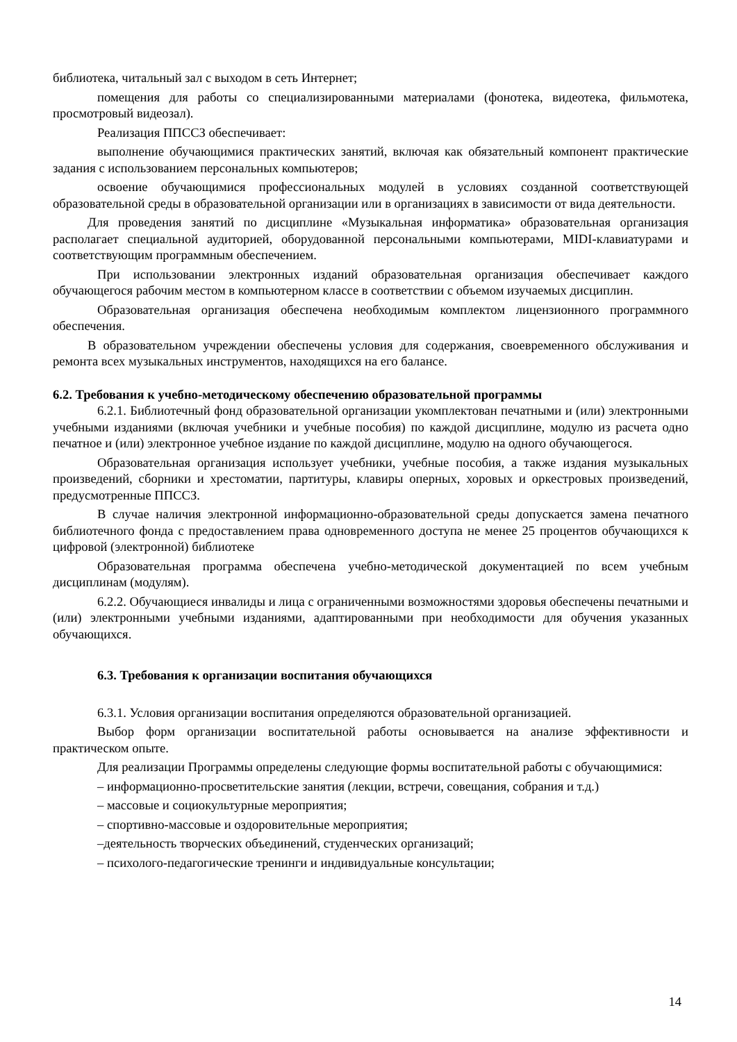библиотека, читальный зал с выходом в сеть Интернет;
помещения для работы со специализированными материалами (фонотека, видеотека, фильмотека, просмотровый видеозал).
Реализация ППССЗ обеспечивает:
выполнение обучающимися практических занятий, включая как обязательный компонент практические задания с использованием персональных компьютеров;
освоение обучающимися профессиональных модулей в условиях созданной соответствующей образовательной среды в образовательной организации или в организациях в зависимости от вида деятельности.
Для проведения занятий по дисциплине «Музыкальная информатика» образовательная организация располагает специальной аудиторией, оборудованной персональными компьютерами, MIDI-клавиатурами и соответствующим программным обеспечением.
При использовании электронных изданий образовательная организация обеспечивает каждого обучающегося рабочим местом в компьютерном классе в соответствии с объемом изучаемых дисциплин.
Образовательная организация обеспечена необходимым комплектом лицензионного программного обеспечения.
В образовательном учреждении обеспечены условия для содержания, своевременного обслуживания и ремонта всех музыкальных инструментов, находящихся на его балансе.
6.2. Требования к учебно-методическому обеспечению образовательной программы
6.2.1. Библиотечный фонд образовательной организации укомплектован печатными и (или) электронными учебными изданиями (включая учебники и учебные пособия) по каждой дисциплине, модулю из расчета одно печатное и (или) электронное учебное издание по каждой дисциплине, модулю на одного обучающегося.
Образовательная организация использует учебники, учебные пособия, а также издания музыкальных произведений, сборники и хрестоматии, партитуры, клавиры оперных, хоровых и оркестровых произведений, предусмотренные ППССЗ.
В случае наличия электронной информационно-образовательной среды допускается замена печатного библиотечного фонда с предоставлением права одновременного доступа не менее 25 процентов обучающихся к цифровой (электронной) библиотеке
Образовательная программа обеспечена учебно-методической документацией по всем учебным дисциплинам (модулям).
6.2.2. Обучающиеся инвалиды и лица с ограниченными возможностями здоровья обеспечены печатными и (или) электронными учебными изданиями, адаптированными при необходимости для обучения указанных обучающихся.
6.3. Требования к организации воспитания обучающихся
6.3.1. Условия организации воспитания определяются образовательной организацией.
Выбор форм организации воспитательной работы основывается на анализе эффективности и практическом опыте.
Для реализации Программы определены следующие формы воспитательной работы с обучающимися:
– информационно-просветительские занятия (лекции, встречи, совещания, собрания и т.д.)
– массовые и социокультурные мероприятия;
– спортивно-массовые и оздоровительные мероприятия;
–деятельность творческих объединений, студенческих организаций;
– психолого-педагогические тренинги и индивидуальные консультации;
14